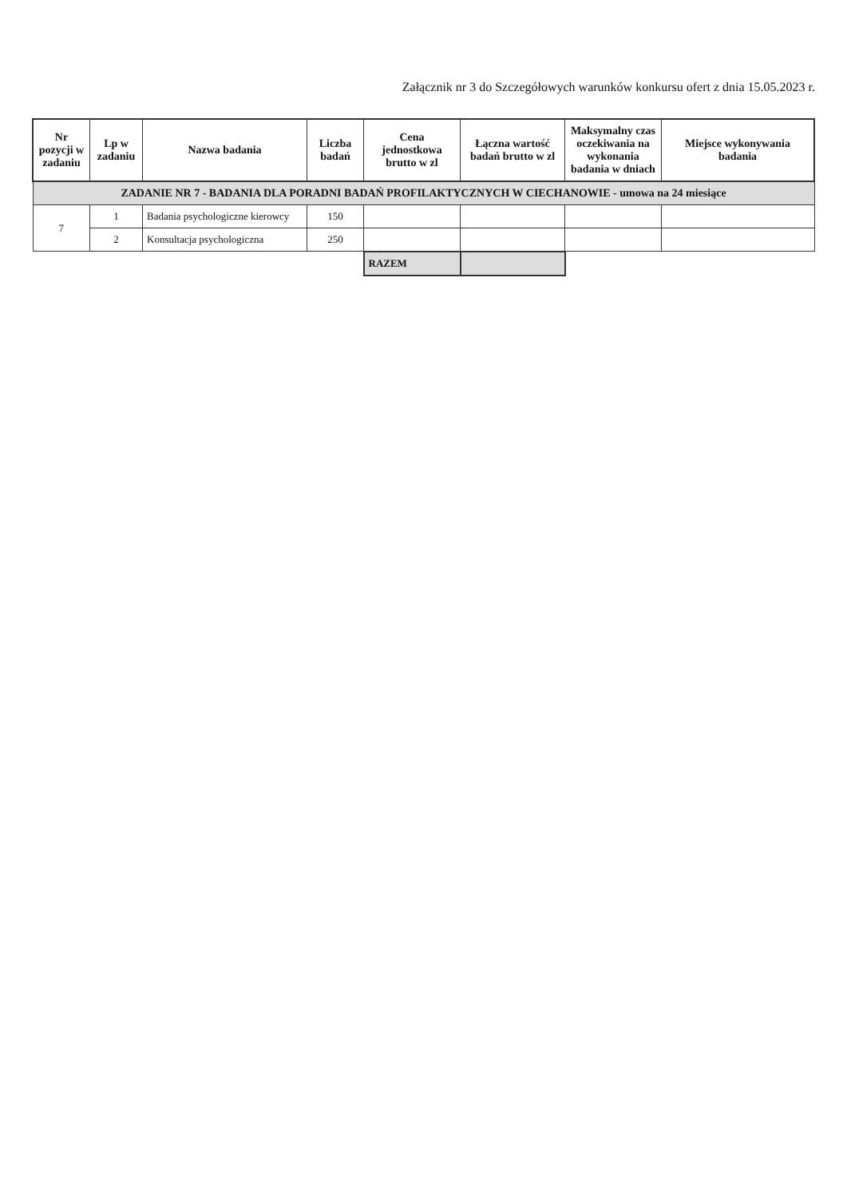Załącznik nr 3 do Szczegółowych warunków konkursu ofert z dnia 15.05.2023 r.
| Nr pozycji w zadaniu | Lp w zadaniu | Nazwa badania | Liczba badań | Cena jednostkowa brutto w zl | Łączna wartość badań brutto w zl | Maksymalny czas oczekiwania na wykonania badania w dniach | Miejsce wykonywania badania |
| --- | --- | --- | --- | --- | --- | --- | --- |
| ZADANIE NR 7 - BADANIA DLA PORADNI BADAŃ PROFILAKTYCZNYCH W CIECHANOWIE - umowa na 24 miesiące | | | | | | | |
| 7 | 1 | Badania psychologiczne kierowcy | 150 | | | | |
| | 2 | Konsultacja psychologiczna | 250 | | | | |
| | | | | RAZEM | | | |